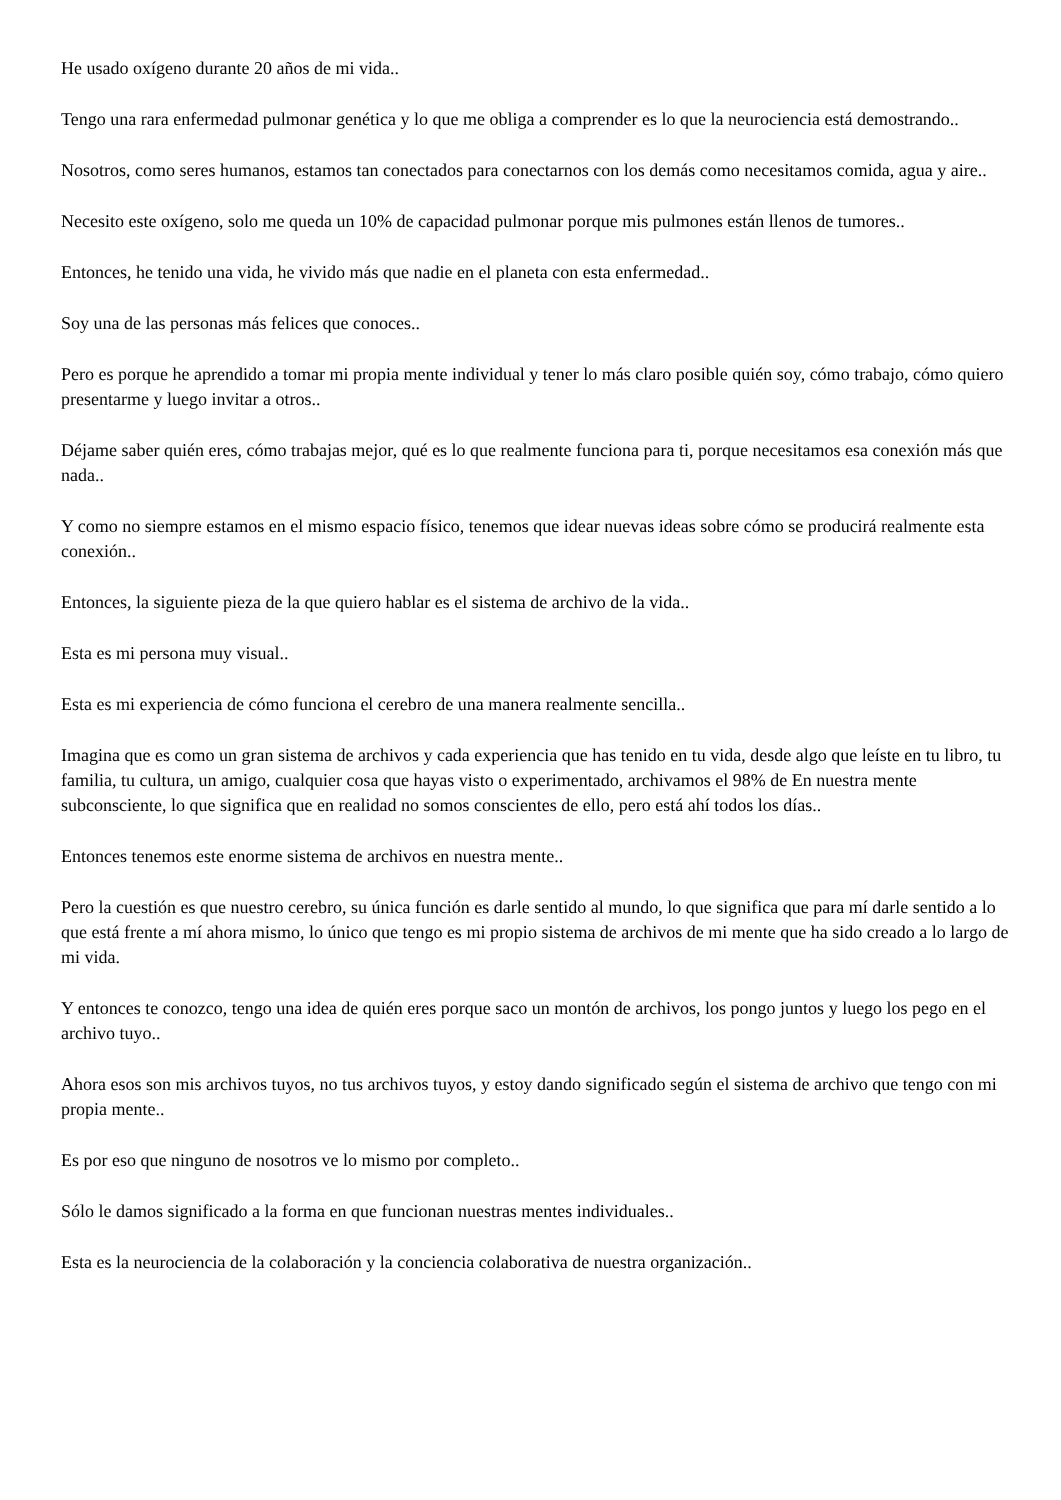He usado oxígeno durante 20 años de mi vida..
Tengo una rara enfermedad pulmonar genética y lo que me obliga a comprender es lo que la neurociencia está demostrando..
Nosotros, como seres humanos, estamos tan conectados para conectarnos con los demás como necesitamos comida, agua y aire..
Necesito este oxígeno, solo me queda un 10% de capacidad pulmonar porque mis pulmones están llenos de tumores..
Entonces, he tenido una vida, he vivido más que nadie en el planeta con esta enfermedad..
Soy una de las personas más felices que conoces..
Pero es porque he aprendido a tomar mi propia mente individual y tener lo más claro posible quién soy, cómo trabajo, cómo quiero presentarme y luego invitar a otros..
Déjame saber quién eres, cómo trabajas mejor, qué es lo que realmente funciona para ti, porque necesitamos esa conexión más que nada..
Y como no siempre estamos en el mismo espacio físico, tenemos que idear nuevas ideas sobre cómo se producirá realmente esta conexión..
Entonces, la siguiente pieza de la que quiero hablar es el sistema de archivo de la vida..
Esta es mi persona muy visual..
Esta es mi experiencia de cómo funciona el cerebro de una manera realmente sencilla..
Imagina que es como un gran sistema de archivos y cada experiencia que has tenido en tu vida, desde algo que leíste en tu libro, tu familia, tu cultura, un amigo, cualquier cosa que hayas visto o experimentado, archivamos el 98% de En nuestra mente subconsciente, lo que significa que en realidad no somos conscientes de ello, pero está ahí todos los días..
Entonces tenemos este enorme sistema de archivos en nuestra mente..
Pero la cuestión es que nuestro cerebro, su única función es darle sentido al mundo, lo que significa que para mí darle sentido a lo que está frente a mí ahora mismo, lo único que tengo es mi propio sistema de archivos de mi mente que ha sido creado a lo largo de mi vida.
Y entonces te conozco, tengo una idea de quién eres porque saco un montón de archivos, los pongo juntos y luego los pego en el archivo tuyo..
Ahora esos son mis archivos tuyos, no tus archivos tuyos, y estoy dando significado según el sistema de archivo que tengo con mi propia mente..
Es por eso que ninguno de nosotros ve lo mismo por completo..
Sólo le damos significado a la forma en que funcionan nuestras mentes individuales..
Esta es la neurociencia de la colaboración y la conciencia colaborativa de nuestra organización..